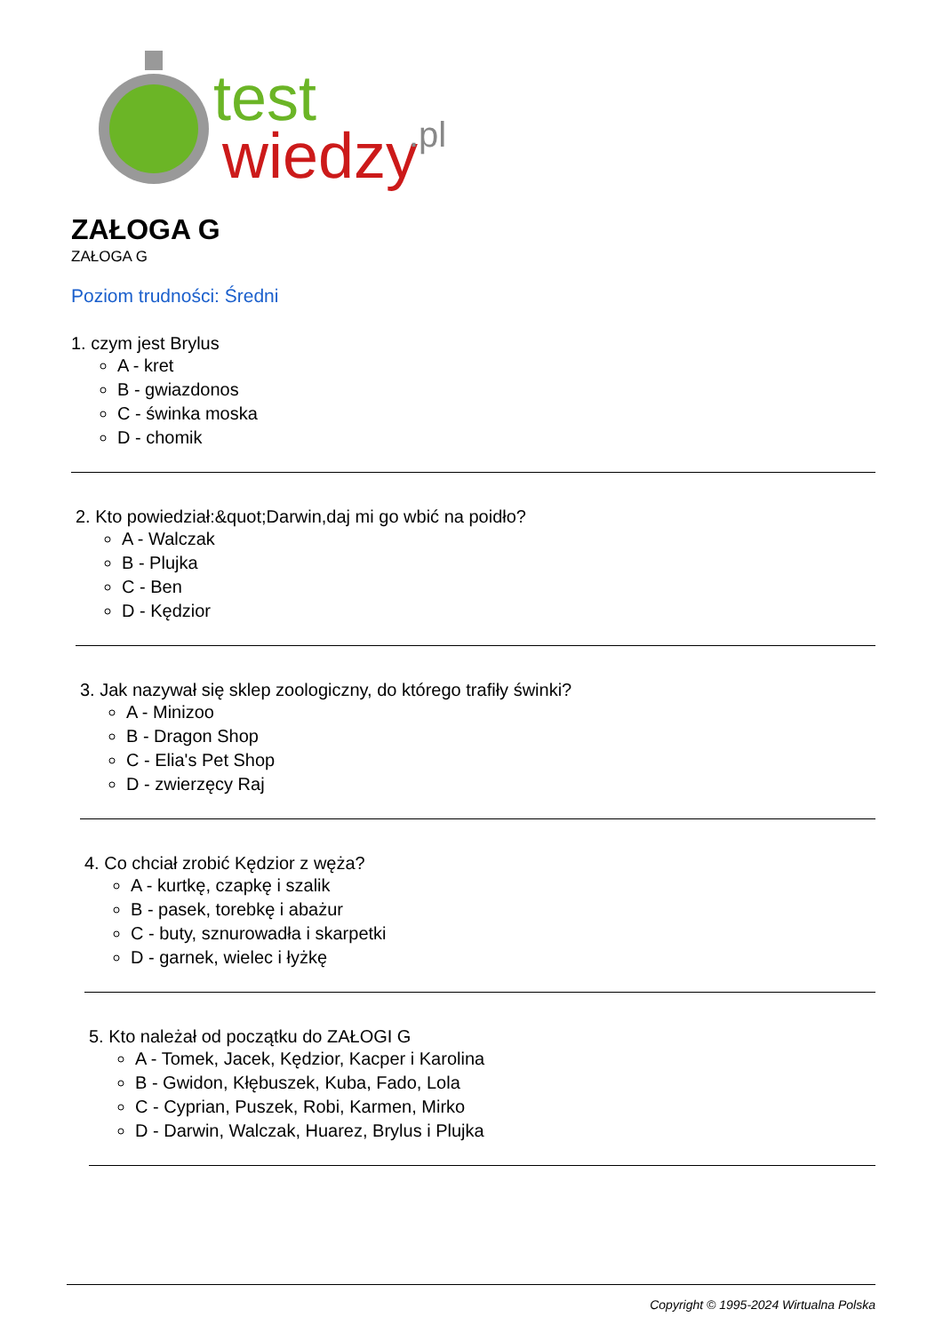test
wiedzy
.pl
ZAŁOGA G
ZAŁOGA G
Poziom trudności: Średni
1. czym jest Brylus
A - kret
B - gwiazdonos
C - świnka moska
D - chomik
2. Kto powiedział:&quot;Darwin,daj mi go wbić na poidło?
A - Walczak
B - Plujka
C - Ben
D - Kędzior
3. Jak nazywał się sklep zoologiczny, do którego trafiły świnki?
A - Minizoo
B - Dragon Shop
C - Elia's Pet Shop
D - zwierzęcy Raj
4. Co chciał zrobić Kędzior z węża?
A - kurtkę, czapkę i szalik
B - pasek, torebkę i abażur
C - buty, sznurowadła i skarpetki
D - garnek, wielec i łyżkę
5. Kto należał od początku do ZAŁOGI G
A - Tomek, Jacek, Kędzior, Kacper i Karolina
B - Gwidon, Kłębuszek, Kuba, Fado, Lola
C - Cyprian, Puszek, Robi, Karmen, Mirko
D - Darwin, Walczak, Huarez, Brylus i Plujka
Copyright © 1995-2024 Wirtualna Polska